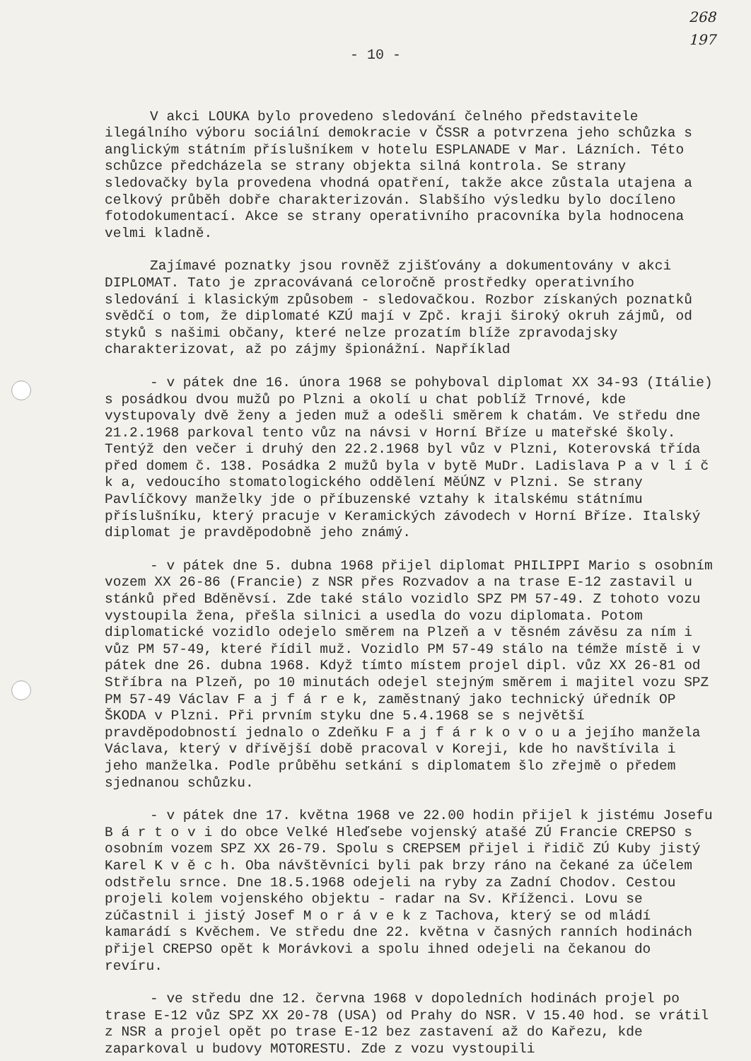268
197
- 10 -
V akci LOUKA bylo provedeno sledování čelného představitele ilegálního výboru sociální demokracie v ČSSR a potvrzena jeho schůzka s anglickým státním příslušníkem v hotelu ESPLANADE v Mar. Lázních. Této schůzce předcházela se strany objekta silná kontrola. Se strany sledovačky byla provedena vhodná opatření, takže akce zůstala utajena a celkový průběh dobře charakterizován. Slabšího výsledku bylo docíleno fotodokumentací. Akce se strany operativního pracovníka byla hodnocena velmi kladně.
Zajímavé poznatky jsou rovněž zjišťovány a dokumentovány v akci DIPLOMAT. Tato je zpracovávaná celoročně prostředky operativního sledování i klasickým způsobem - sledovačkou. Rozbor získaných poznatků svědčí o tom, že diplomaté KZÚ mají v Zpč. kraji široký okruh zájmů, od styků s našimi občany, které nelze prozatím blíže zpravodajsky charakterizovat, až po zájmy špionážní. Například
- v pátek dne 16. února 1968 se pohyboval diplomat XX 34-93 (Itálie) s posádkou dvou mužů po Plzni a okolí u chat poblíž Trnové, kde vystupovaly dvě ženy a jeden muž a odešli směrem k chatám. Ve středu dne 21.2.1968 parkoval tento vůz na návsi v Horní Bříze u mateřské školy. Tentýž den večer i druhý den 22.2.1968 byl vůz v Plzni, Koterovská třída před domem č. 138. Posádka 2 mužů byla v bytě MuDr. Ladislava P a v l í č k a, vedoucího stomatologického oddělení MěÚNZ v Plzni. Se strany Pavlíčkovy manželky jde o příbuzenské vztahy k italskému státnímu příslušníku, který pracuje v Keramických závodech v Horní Bříze. Italský diplomat je pravděpodobně jeho známý.
- v pátek dne 5. dubna 1968 přijel diplomat PHILIPPI Mario s osobním vozem XX 26-86 (Francie) z NSR přes Rozvadov a na trase E-12 zastavil u stánků před Bděněvsí. Zde také stálo vozidlo SPZ PM 57-49. Z tohoto vozu vystoupila žena, přešla silnici a usedla do vozu diplomata. Potom diplomatické vozidlo odejelo směrem na Plzeň a v těsném závěsu za ním i vůz PM 57-49, které řídil muž. Vozidlo PM 57-49 stálo na témže místě i v pátek dne 26. dubna 1968. Když tímto místem projel dipl. vůz XX 26-81 od Stříbra na Plzeň, po 10 minutách odejel stejným směrem i majitel vozu SPZ PM 57-49 Václav F a j f á r e k, zaměstnaný jako technický úředník OP ŠKODA v Plzni. Při prvním styku dne 5.4.1968 se s největší pravděpodobností jednalo o Zdeňku F a j f á r k o v o u a jejího manžela Václava, který v dřívější době pracoval v Koreji, kde ho navštívila i jeho manželka. Podle průběhu setkání s diplomatem šlo zřejmě o předem sjednanou schůzku.
- v pátek dne 17. května 1968 ve 22.00 hodin přijel k jistému Josefu B á r t o v i do obce Velké Hleďsebe vojenský atašé ZÚ Francie CREPSO s osobním vozem SPZ XX 26-79. Spolu s CREPSEM přijel i řidič ZÚ Kuby jistý Karel K v ě c h. Oba návštěvníci byli pak brzy ráno na čekané za účelem odstřelu srnce. Dne 18.5.1968 odejeli na ryby za Zadní Chodov. Cestou projeli kolem vojenského objektu - radar na Sv. Kříženci. Lovu se zúčastnil i jistý Josef M o r á v e k z Tachova, který se od mládí kamarádí s Kvěchem. Ve středu dne 22. května v časných ranních hodinách přijel CREPSO opět k Morávkovi a spolu ihned odejeli na čekanou do revíru.
- ve středu dne 12. června 1968 v dopoledních hodinách projel po trase E-12 vůz SPZ XX 20-78 (USA) od Prahy do NSR. V 15.40 hod. se vrátil z NSR a projel opět po trase E-12 bez zastavení až do Kařezu, kde zaparkoval u budovy MOTORESTU. Zde z vozu vystoupili